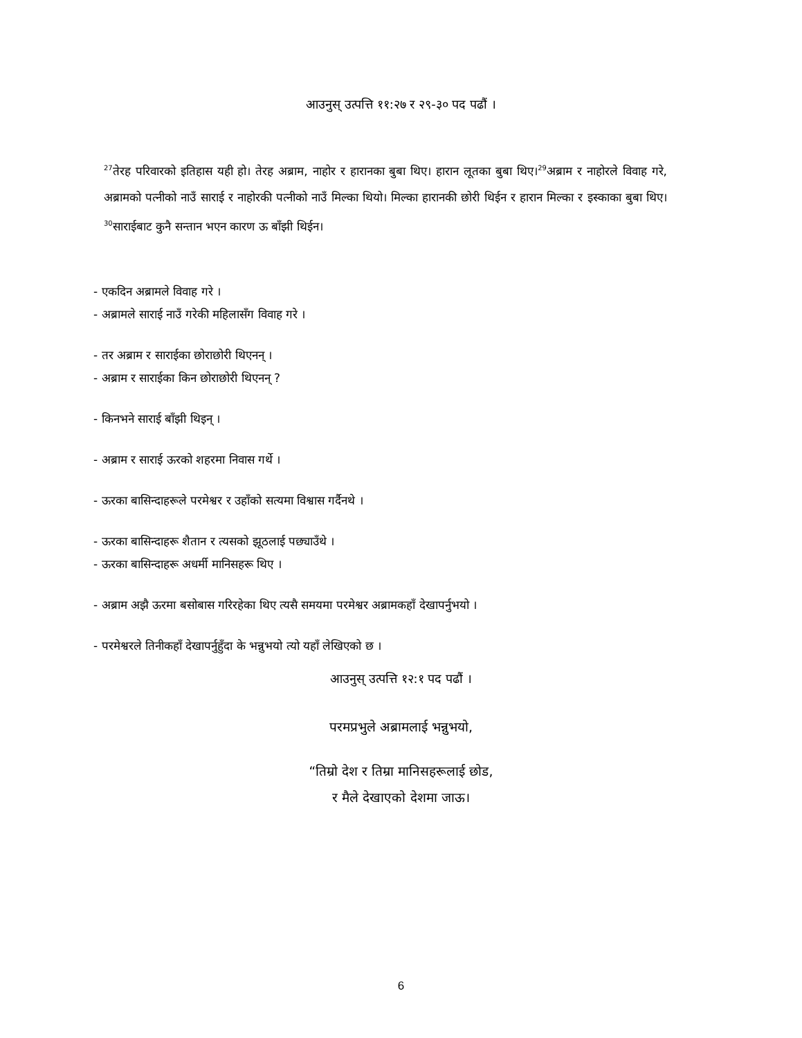आउनुस् उत्पत्ति ११:२७ र २९-३० पद पढौं ।
<sup>27</sup> तेरह परिवारको इतिहास यही हो। तेरह अब्राम, नाहोर र हारानका बुबा थिए। हारान लूतका बुबा थिए।<sup>29</sup>अब्राम र नाहोरले विवाह गरे, अब्रामको पत्नीको नाउँ साराई र नाहोरकी पत्नीको नाउँ मिल्का थियो। मिल्का हारानकी छोरी थिईन र हारान मिल्का र इस्काका बुबा थिए। <sup>30</sup>साराईबाट कुनै सन्तान भएन कारण ऊ बाँझी थिईन।
- एकदिन अब्रामले विवाह गरे ।
- अब्रामले साराई नाउँ गरेकी महिलासँग विवाह गरे ।
- तर अब्राम र साराईका छोराछोरी थिएनन् ।
- अब्राम र साराईका किन छोराछोरी थिएनन् ?
- किनभने साराई बाँझी थिइन् ।
- अब्राम र साराई ऊरको शहरमा निवास गर्थे ।
- ऊरका बासिन्दाहरूले परमेश्वर र उहाँको सत्यमा विश्वास गर्दैनथे ।
- ऊरका बासिन्दाहरू शैतान र त्यसको झूठलाई पछ्याउँथे ।
- ऊरका बासिन्दाहरू अधर्मी मानिसहरू थिए ।
- अब्राम अझै ऊरमा बसोबास गरिरहेका थिए त्यसै समयमा परमेश्वर अब्रामकहाँ देखापर्नुभयो ।
- परमेश्वरले तिनीकहाँ देखापर्नुहुँदा के भन्नुभयो त्यो यहाँ लेखिएको छ ।
आउनुस् उत्पत्ति १२:१ पद पढौं ।
परमप्रभुले अब्रामलाई भन्नुभयो,
“तिम्रो देश र तिम्रा मानिसहरूलाई छोड,
र मैले देखाएको देशमा जाऊ।
6